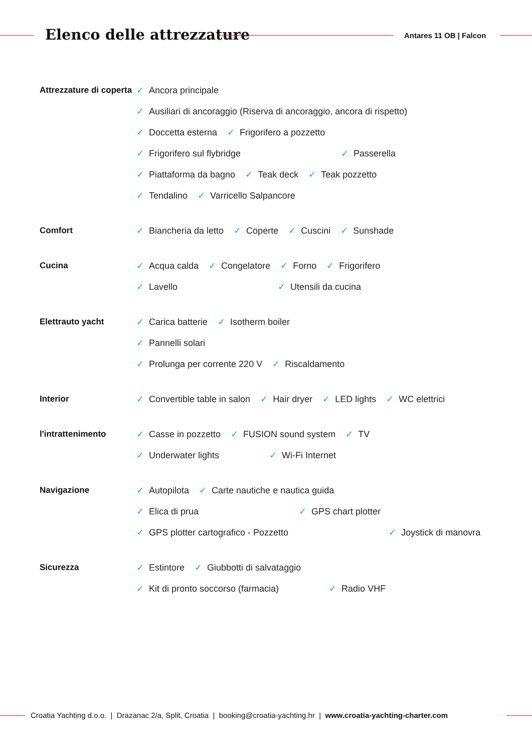Elenco delle attrezzature Antares 11 OB | Falcon
Attrezzature di coperta
✓ Ancora principale
✓ Ausiliari di ancoraggio (Riserva di ancoraggio, ancora di rispetto)
✓ Doccetta esterna
✓ Frigorifero a pozzetto
✓ Frigorifero sul flybridge
✓ Passerella
✓ Piattaforma da bagno
✓ Teak deck
✓ Teak pozzetto
✓ Tendalino
✓ Varricello Salpancore
Comfort
✓ Biancheria da letto
✓ Coperte
✓ Cuscini
✓ Sunshade
Cucina
✓ Acqua calda
✓ Congelatore
✓ Forno
✓ Frigorifero
✓ Lavello
✓ Utensili da cucina
Elettrauto yacht
✓ Carica batterie
✓ Isotherm boiler
✓ Pannelli solari
✓ Prolunga per corrente 220 V
✓ Riscaldamento
Interior
✓ Convertible table in salon
✓ Hair dryer
✓ LED lights
✓ WC elettrici
l'intrattenimento
✓ Casse in pozzetto
✓ FUSION sound system
✓ TV
✓ Underwater lights
✓ Wi-Fi Internet
Navigazione
✓ Autopilota
✓ Carte nautiche e nautica guida
✓ Elica di prua
✓ GPS chart plotter
✓ GPS plotter cartografico - Pozzetto
✓ Joystick di manovra
Sicurezza
✓ Estintore
✓ Giubbotti di salvataggio
✓ Kit di pronto soccorso (farmacia)
✓ Radio VHF
Croatia Yachting d.o.o. | Drazanac 2/a, Split, Croatia | booking@croatia-yachting.hr | www.croatia-yachting-charter.com